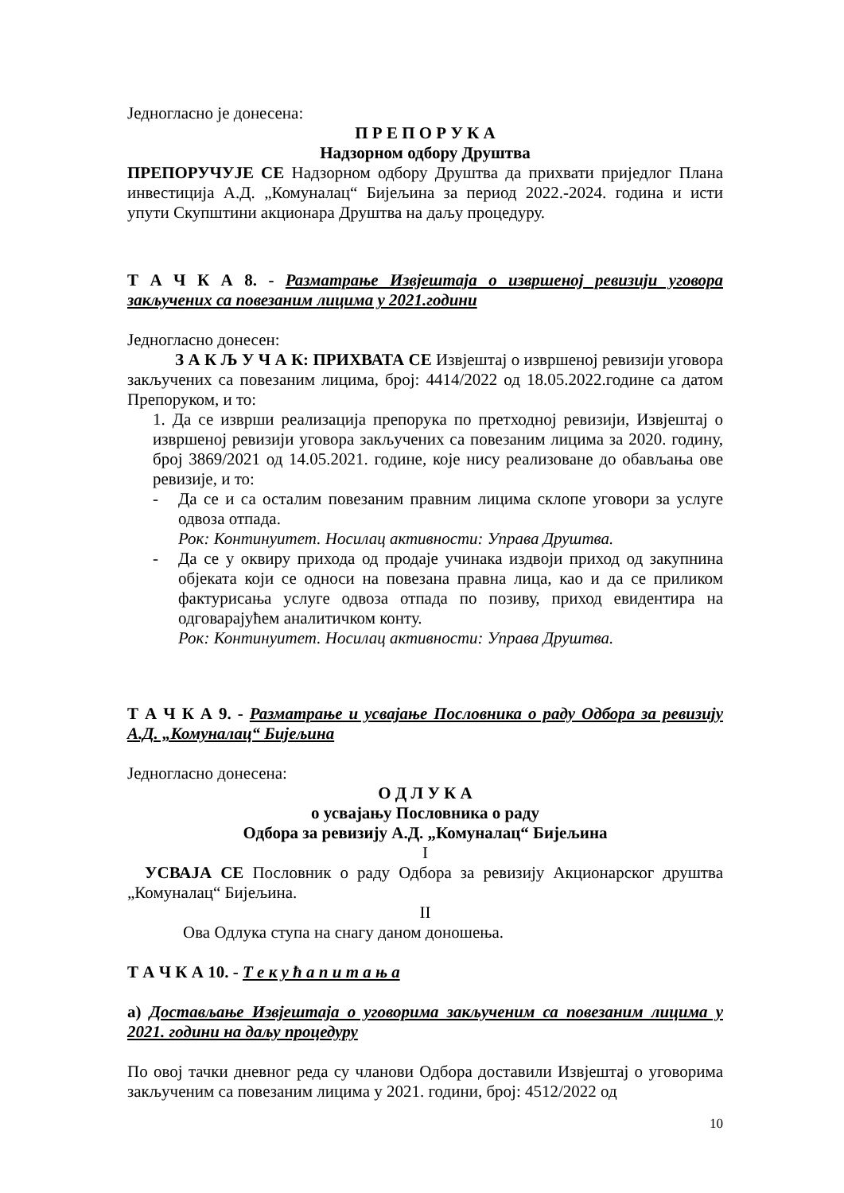Једногласно је донесена:
П Р Е П О Р У К А
Надзорном одбору Друштва
ПРЕПОРУЧУЈЕ СЕ Надзорном одбору Друштва да прихвати приједлог Плана инвестиција А.Д. „Комуналац“ Бијељина за период 2022.-2024. година и исти упути Скупштини акционара Друштва на даљу процедуру.
Т А Ч К А 8. - Разматрање Извјештаја о извршеној ревизији уговора закључених са повезаним лицима у 2021.години
Једногласно донесен:
З А К Љ У Ч А К: ПРИХВАТА СЕ Извјештај о извршеној ревизији уговора закључених са повезаним лицима, број: 4414/2022 од 18.05.2022.године са датом Препоруком, и то:
1. Да се изврши реализација препорука по претходној ревизији, Извјештај о извршеној ревизији уговора закључених са повезаним лицима за 2020. годину, број 3869/2021 од 14.05.2021. године, које нису реализоване до обављања ове ревизије, и то:
- Да се и са осталим повезаним правним лицима склопе уговори за услуге одвоза отпада.
Рок: Континуитет. Носилац активности: Управа Друштва.
- Да се у оквиру прихода од продаје учинака издвоји приход од закупнина објеката који се односи на повезана правна лица, као и да се приликом фактурисања услуге одвоза отпада по позиву, приход евидентира на одговарајућем аналитичком конту.
Рок: Континуитет. Носилац активности: Управа Друштва.
Т А Ч К А 9. - Разматрање и усвајање Пословника о раду Одбора за ревизију А.Д. „Комуналац“ Бијељина
Једногласно донесена:
О Д Л У К А
о усвајању Пословника о раду
Одбора за ревизију А.Д. „Комуналац“ Бијељина
I
УСВАЈА СЕ Пословник о раду Одбора за ревизију Акционарског друштва „Комуналац“ Бијељина.
II
Ова Одлука ступа на снагу даном доношења.
Т А Ч К А 10. - Т е к у ћ а п и т а њ а
а) Достављање Извјештаја о уговорима закљученим са повезаним лицима у 2021. години на даљу процедуру
По овој тачки дневног реда су чланови Одбора доставили Извјештај о уговорима закљученим са повезаним лицима у 2021. години, број: 4512/2022 од
10